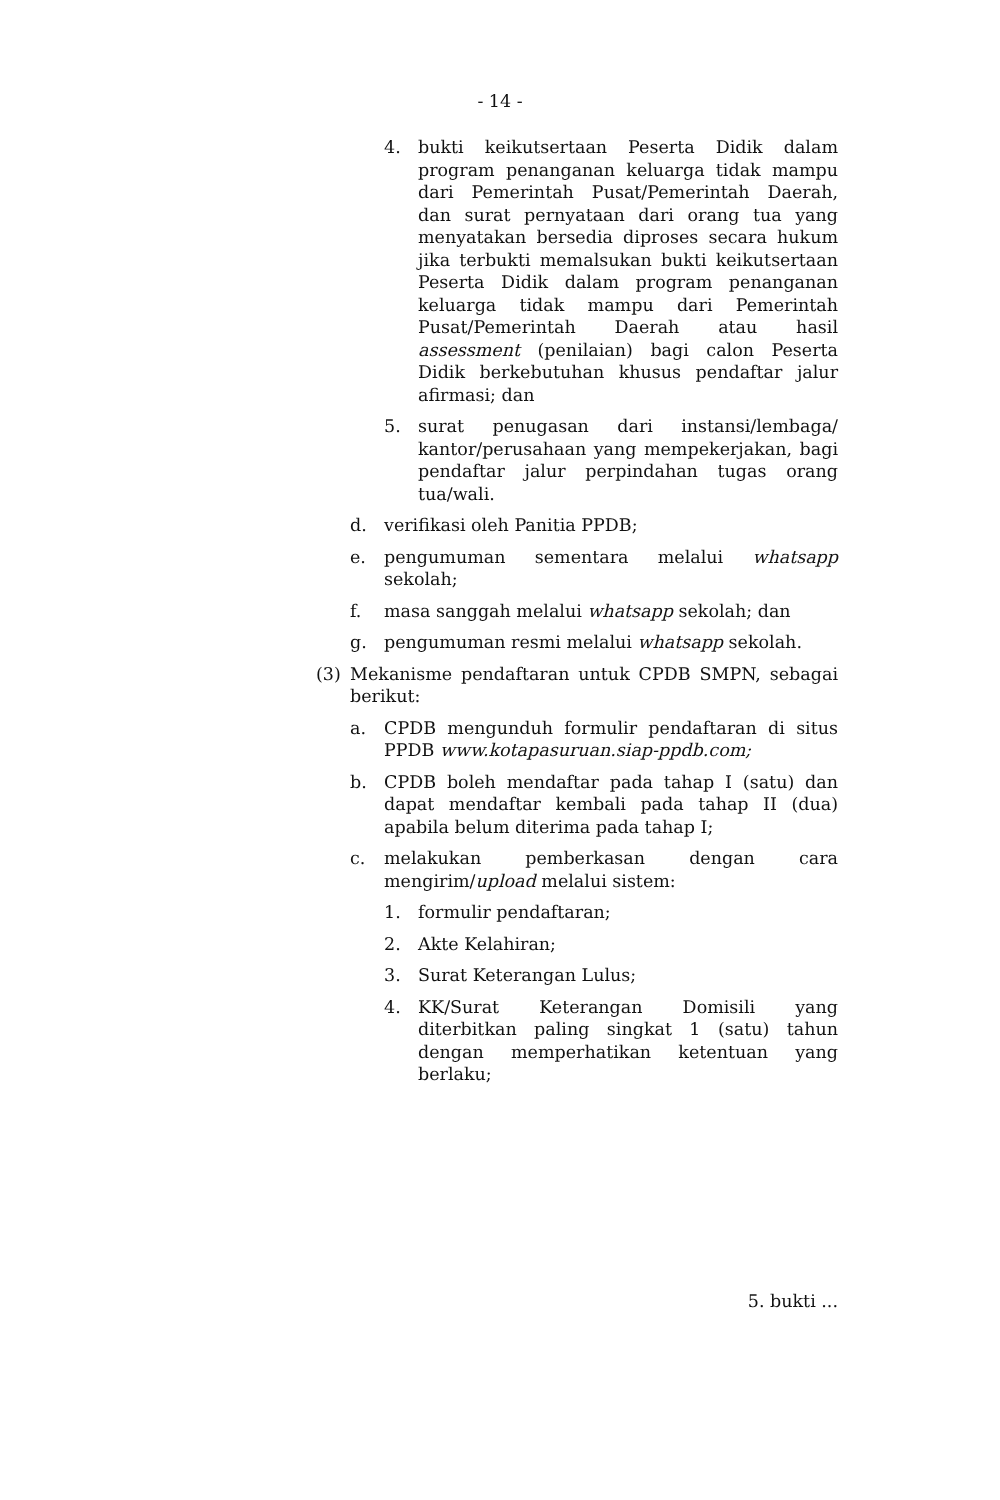- 14 -
4. bukti keikutsertaan Peserta Didik dalam program penanganan keluarga tidak mampu dari Pemerintah Pusat/Pemerintah Daerah, dan surat pernyataan dari orang tua yang menyatakan bersedia diproses secara hukum jika terbukti memalsukan bukti keikutsertaan Peserta Didik dalam program penanganan keluarga tidak mampu dari Pemerintah Pusat/Pemerintah Daerah atau hasil assessment (penilaian) bagi calon Peserta Didik berkebutuhan khusus pendaftar jalur afirmasi; dan
5. surat penugasan dari instansi/lembaga/ kantor/perusahaan yang mempekerjakan, bagi pendaftar jalur perpindahan tugas orang tua/wali.
d. verifikasi oleh Panitia PPDB;
e. pengumuman sementara melalui whatsapp sekolah;
f. masa sanggah melalui whatsapp sekolah; dan
g. pengumuman resmi melalui whatsapp sekolah.
(3) Mekanisme pendaftaran untuk CPDB SMPN, sebagai berikut:
a. CPDB mengunduh formulir pendaftaran di situs PPDB www.kotapasuruan.siap-ppdb.com;
b. CPDB boleh mendaftar pada tahap I (satu) dan dapat mendaftar kembali pada tahap II (dua) apabila belum diterima pada tahap I;
c. melakukan pemberkasan dengan cara mengirim/upload melalui sistem:
1. formulir pendaftaran;
2. Akte Kelahiran;
3. Surat Keterangan Lulus;
4. KK/Surat Keterangan Domisili yang diterbitkan paling singkat 1 (satu) tahun dengan memperhatikan ketentuan yang berlaku;
5. bukti ...